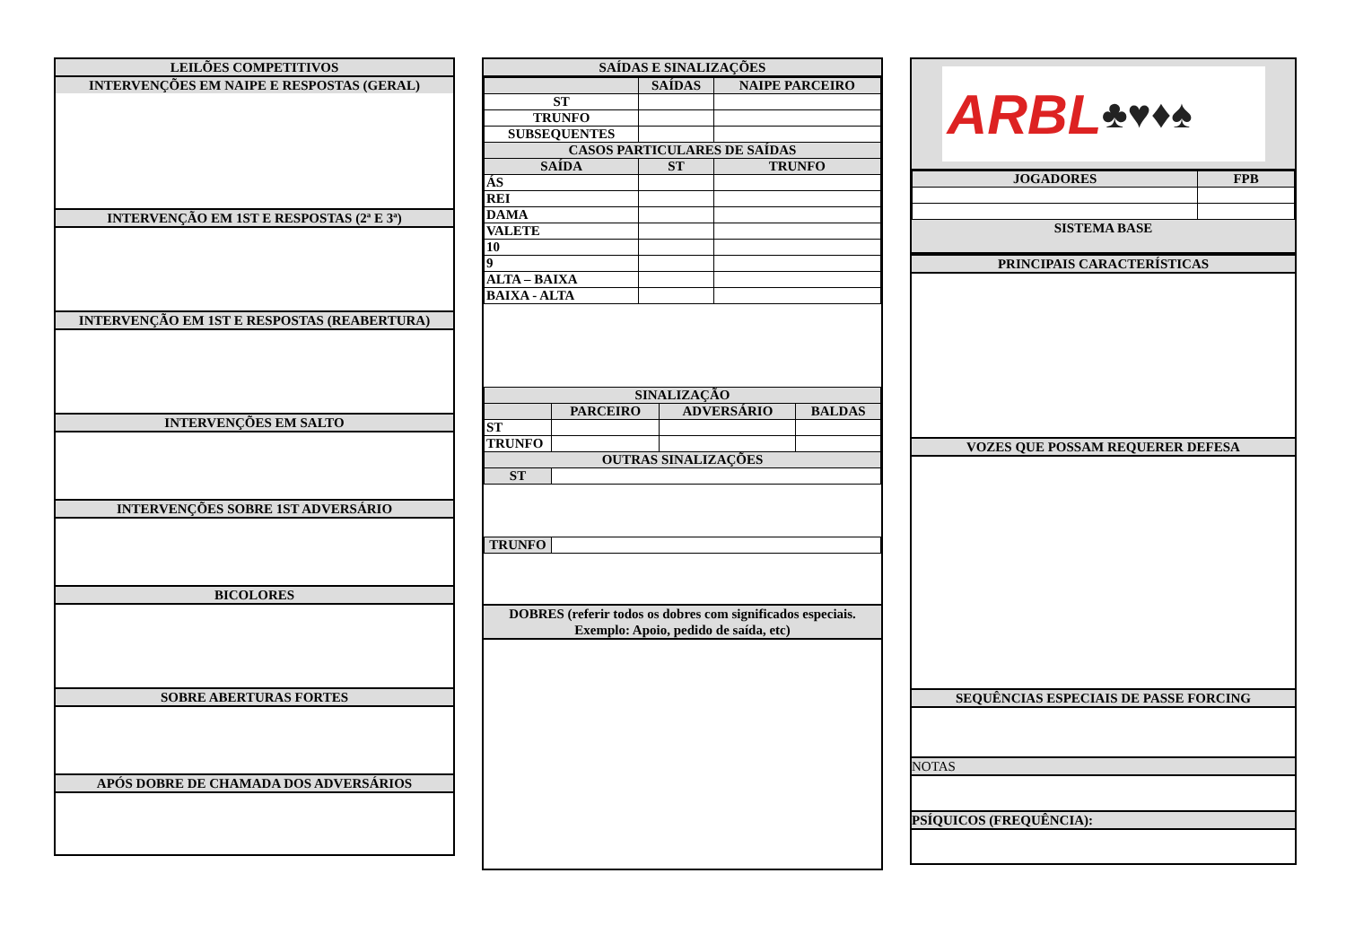LEILÕES COMPETITIVOS
INTERVENÇÕES EM NAIPE E RESPOSTAS (GERAL)
INTERVENÇÃO EM 1ST E RESPOSTAS (2ª E 3ª)
INTERVENÇÃO EM 1ST E RESPOSTAS (REABERTURA)
INTERVENÇÕES EM SALTO
INTERVENÇÕES SOBRE 1ST ADVERSÁRIO
BICOLORES
SOBRE ABERTURAS FORTES
APÓS DOBRE DE CHAMADA DOS ADVERSÁRIOS
SAÍDAS E SINALIZAÇÕES
| | SAÍDAS | NAIPE PARCEIRO |
| --- | --- | --- |
| ST | | |
| TRUNFO | | |
| SUBSEQUENTES | | |
| CASOS PARTICULARES DE SAÍDAS | | |
| SAÍDA | ST | TRUNFO |
| ÁS | | |
| REI | | |
| DAMA | | |
| VALETE | | |
| 10 | | |
| 9 | | |
| ALTA – BAIXA | | |
| BAIXA - ALTA | | |
| SINALIZAÇÃO | | | |
| --- | --- | --- | --- |
| | PARCEIRO | ADVERSÁRIO | BALDAS |
| ST | | | |
| TRUNFO | | | |
| OUTRAS SINALIZAÇÕES | | | |
| ST | | | |
| TRUNFO | |
DOBRES (referir todos os dobres com significados especiais.
Exemplo: Apoio, pedido de saída, etc)
ARBL ♣♥♦♠
| JOGADORES | FPB |
| --- | --- |
SISTEMA BASE
PRINCIPAIS CARACTERÍSTICAS
VOZES QUE POSSAM REQUERER DEFESA
SEQUÊNCIAS ESPECIAIS DE PASSE FORCING
NOTAS
PSÍQUICOS (FREQUÊNCIA):